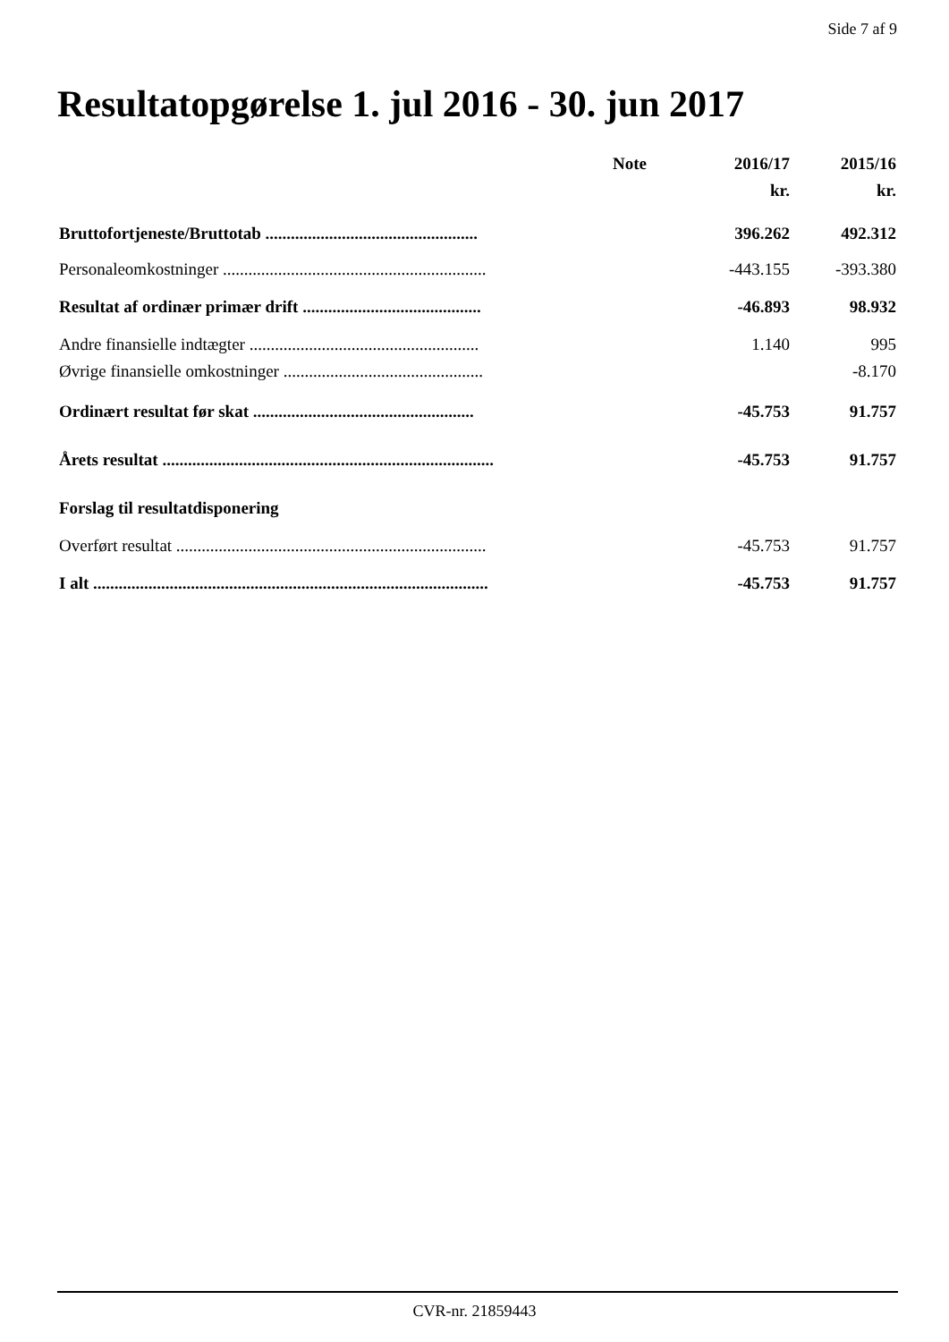Side 7 af 9
Resultatopgørelse 1. jul 2016 - 30. jun 2017
| | Note | 2016/17 | 2015/16 |
| --- | --- | --- | --- |
| | | kr. | kr. |
| Bruttofortjeneste/Bruttotab .................................................. | | 396.262 | 492.312 |
| Personaleomkostninger .............................................................. | | -443.155 | -393.380 |
| Resultat af ordinær primær drift .......................................... | | -46.893 | 98.932 |
| Andre finansielle indtægter ...................................................... | | 1.140 | 995 |
| Øvrige finansielle omkostninger ............................................... | | | -8.170 |
| Ordinært resultat før skat .................................................... | | -45.753 | 91.757 |
| Årets resultat .............................................................................. | | -45.753 | 91.757 |
| Forslag til resultatdisponering | | | |
| Overført resultat ......................................................................... | | -45.753 | 91.757 |
| I alt ............................................................................................. | | -45.753 | 91.757 |
CVR-nr. 21859443